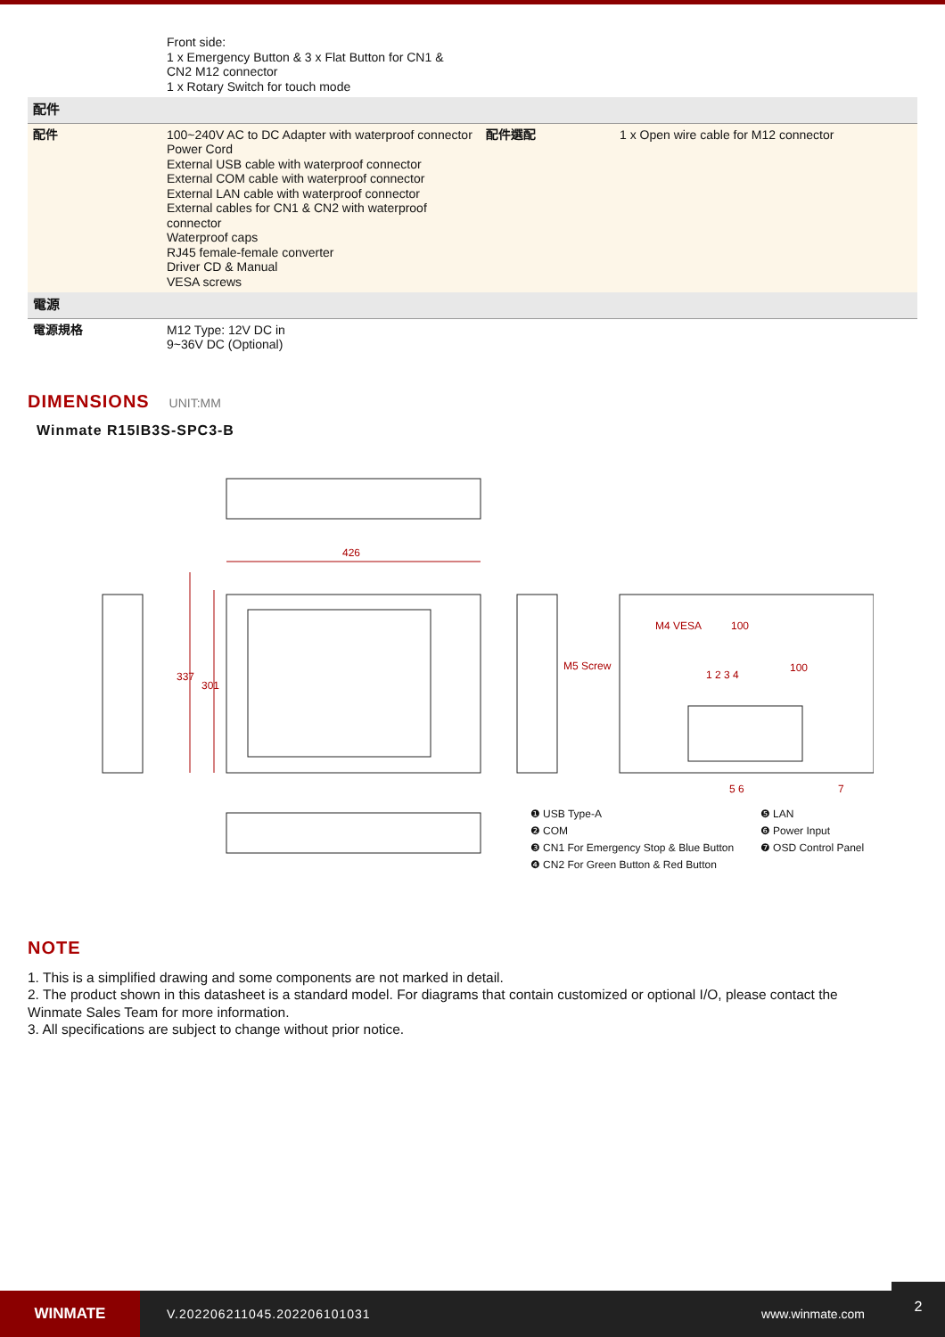| | Front side: 1 x Emergency Button & 3 x Flat Button for CN1 & CN2 M12 connector 1 x Rotary Switch for touch mode | | |
| 配件 | | | |
| 配件 | 100~240V AC to DC Adapter with waterproof connector Power Cord External USB cable with waterproof connector External COM cable with waterproof connector External LAN cable with waterproof connector External cables for CN1 & CN2 with waterproof connector Waterproof caps RJ45 female-female converter Driver CD & Manual VESA screws | 配件選配 | 1 x Open wire cable for M12 connector |
| 電源 | | | |
| 電源規格 | M12 Type: 12V DC in 9~36V DC (Optional) | | |
DIMENSIONS
UNIT:MM
Winmate R15IB3S-SPC3-B
426
337
301
M5 Screw
M4 VESA 100
100
1 2 3 4
5 6 7
❶ USB Type-A
❷ COM
❸ CN1 For Emergency Stop & Blue Button
❹ CN2 For Green Button & Red Button
❺ LAN
❻ Power Input
❼ OSD Control Panel
NOTE
1. This is a simplified drawing and some components are not marked in detail.
2. The product shown in this datasheet is a standard model. For diagrams that contain customized or optional I/O, please contact the Winmate Sales Team for more information.
3. All specifications are subject to change without prior notice.
WINMATE
V.202206211045.202206101031 www.winmate.com
2